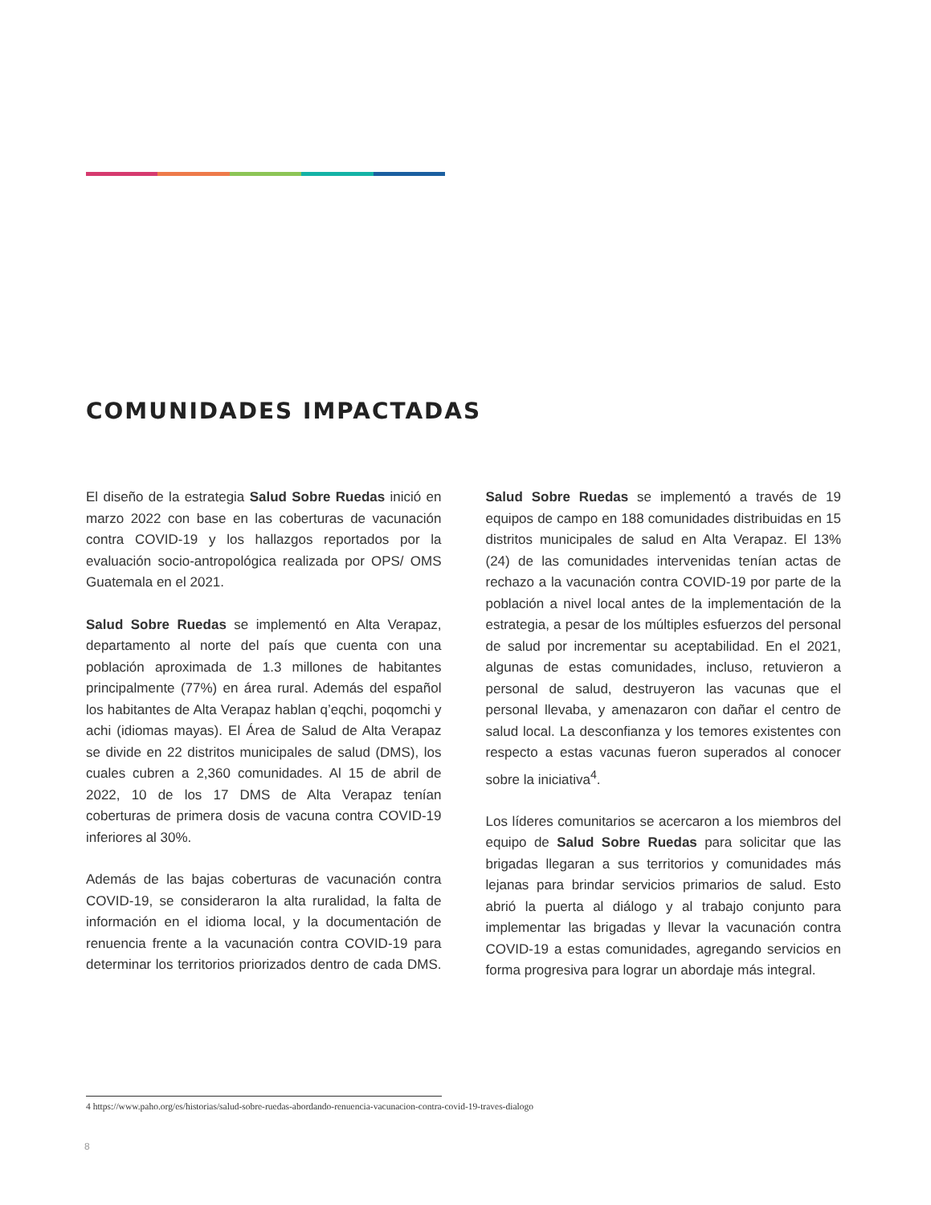COMUNIDADES IMPACTADAS
El diseño de la estrategia Salud Sobre Ruedas inició en marzo 2022 con base en las coberturas de vacunación contra COVID-19 y los hallazgos reportados por la evaluación socio-antropológica realizada por OPS/ OMS Guatemala en el 2021.
Salud Sobre Ruedas se implementó en Alta Verapaz, departamento al norte del país que cuenta con una población aproximada de 1.3 millones de habitantes principalmente (77%) en área rural. Además del español los habitantes de Alta Verapaz hablan q’eqchi, poqomchi y achi (idiomas mayas). El Área de Salud de Alta Verapaz se divide en 22 distritos municipales de salud (DMS), los cuales cubren a 2,360 comunidades. Al 15 de abril de 2022, 10 de los 17 DMS de Alta Verapaz tenían coberturas de primera dosis de vacuna contra COVID-19 inferiores al 30%.
Además de las bajas coberturas de vacunación contra COVID-19, se consideraron la alta ruralidad, la falta de información en el idioma local, y la documentación de renuencia frente a la vacunación contra COVID-19 para determinar los territorios priorizados dentro de cada DMS. Salud Sobre Ruedas se implementó a través de 19 equipos de campo en 188 comunidades distribuidas en 15 distritos municipales de salud en Alta Verapaz. El 13% (24) de las comunidades intervenidas tenían actas de rechazo a la vacunación contra COVID-19 por parte de la población a nivel local antes de la implementación de la estrategia, a pesar de los múltiples esfuerzos del personal de salud por incrementar su aceptabilidad. En el 2021, algunas de estas comunidades, incluso, retuvieron a personal de salud, destruyeron las vacunas que el personal llevaba, y amenazaron con dañar el centro de salud local. La desconfianza y los temores existentes con respecto a estas vacunas fueron superados al conocer sobre la iniciativa<sup>4</sup>.
Los líderes comunitarios se acercaron a los miembros del equipo de Salud Sobre Ruedas para solicitar que las brigadas llegaran a sus territorios y comunidades más lejanas para brindar servicios primarios de salud. Esto abrió la puerta al diálogo y al trabajo conjunto para implementar las brigadas y llevar la vacunación contra COVID-19 a estas comunidades, agregando servicios en forma progresiva para lograr un abordaje más integral.
4 https://www.paho.org/es/historias/salud-sobre-ruedas-abordando-renuencia-vacunacion-contra-covid-19-traves-dialogo
8